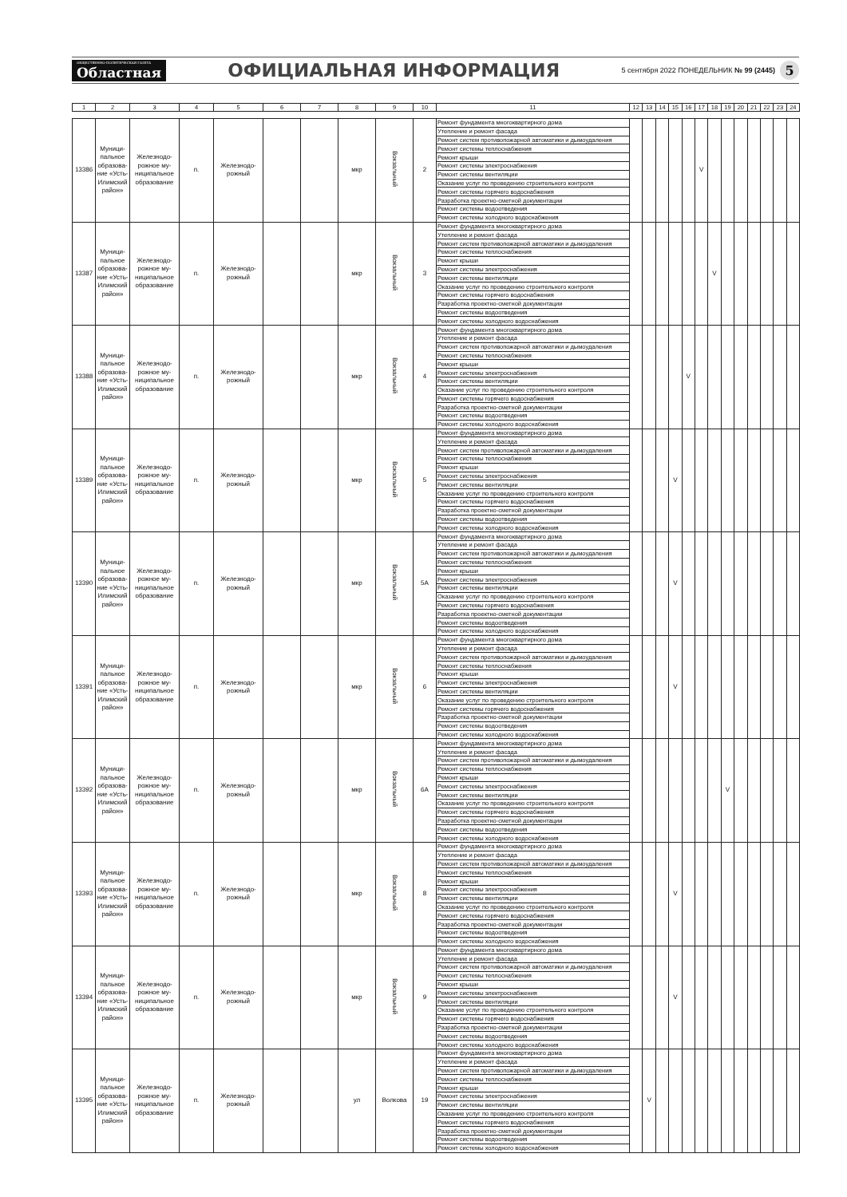ОБЩЕСТВЕННО-ПОЛИТИЧЕСКАЯ ГАЗЕТА
Областная
ОФИЦИАЛЬНАЯ ИНФОРМАЦИЯ
5 сентября 2022 ПОНЕДЕЛЬНИК № 99 (2445) 5
| 1 | 2 | 3 | 4 | 5 | 6 | 7 | 8 | 9 | 10 | 11 | 12 | 13 | 14 | 15 | 16 | 17 | 18 | 19 | 20 | 21 | 22 | 23 | 24 |
| --- | --- | --- | --- | --- | --- | --- | --- | --- | --- | --- | --- | --- | --- | --- | --- | --- | --- | --- | --- | --- | --- | --- | --- |
| 13386 | Муници- пальное образова- ние «Усть- Илимский район» | Железнодо- рожное му- ниципальное образование | п. | Железнодо- рожный | | | мкр | Вокзальный | 2 | Ремонт фундамента многоквартирного дома | | | | | | V | | | | | | | |
| | | | | | | | | | | Утепление и ремонт фасада | | | | | | | | | | | | | |
| | | | | | | | | | | Ремонт систем противопожарной автоматики и дымоудаления | | | | | | | | | | | | | |
| | | | | | | | | | | Ремонт системы теплоснабжения | | | | | | | | | | | | | |
| | | | | | | | | | | Ремонт крыши | | | | | | | | | | | | | |
| | | | | | | | | | | Ремонт системы электроснабжения | | | | | | | | | | | | | |
| | | | | | | | | | | Ремонт системы вентиляции | | | | | | | | | | | | | |
| | | | | | | | | | | Оказание услуг по проведению строительного контроля | | | | | | | | | | | | | |
| | | | | | | | | | | Ремонт системы горячего водоснабжения | | | | | | | | | | | | | |
| | | | | | | | | | | Разработка проектно-сметной документации | | | | | | | | | | | | | |
| | | | | | | | | | | Ремонт системы водоотведения | | | | | | | | | | | | | |
| | | | | | | | | | | Ремонт системы холодного водоснабжения | | | | | | | | | | | | | |
| 13387 | Муници- пальное образова- ние «Усть- Илимский район» | Железнодо- рожное му- ниципальное образование | п. | Железнодо- рожный | | | мкр | Вокзальный | 3 | Ремонт фундамента многоквартирного дома | | | | | | | V | | | | | | |
| | | | | | | | | | | Утепление и ремонт фасада | | | | | | | | | | | | | |
| | | | | | | | | | | Ремонт систем противопожарной автоматики и дымоудаления | | | | | | | | | | | | | |
| | | | | | | | | | | Ремонт системы теплоснабжения | | | | | | | | | | | | | |
| | | | | | | | | | | Ремонт крыши | | | | | | | | | | | | | |
| | | | | | | | | | | Ремонт системы электроснабжения | | | | | | | | | | | | | |
| | | | | | | | | | | Ремонт системы вентиляции | | | | | | | | | | | | | |
| | | | | | | | | | | Оказание услуг по проведению строительного контроля | | | | | | | | | | | | | |
| | | | | | | | | | | Ремонт системы горячего водоснабжения | | | | | | | | | | | | | |
| | | | | | | | | | | Разработка проектно-сметной документации | | | | | | | | | | | | | |
| | | | | | | | | | | Ремонт системы водоотведения | | | | | | | | | | | | | |
| | | | | | | | | | | Ремонт системы холодного водоснабжения | | | | | | | | | | | | | |
| 13388 | Муници- пальное образова- ние «Усть- Илимский район» | Железнодо- рожное му- ниципальное образование | п. | Железнодо- рожный | | | мкр | Вокзальный | 4 | Ремонт фундамента многоквартирного дома | | | | | V | | | | | | | | |
| | | | | | | | | | | Утепление и ремонт фасада | | | | | | | | | | | | | |
| | | | | | | | | | | Ремонт систем противопожарной автоматики и дымоудаления | | | | | | | | | | | | | |
| | | | | | | | | | | Ремонт системы теплоснабжения | | | | | | | | | | | | | |
| | | | | | | | | | | Ремонт крыши | | | | | | | | | | | | | |
| | | | | | | | | | | Ремонт системы электроснабжения | | | | | | | | | | | | | |
| | | | | | | | | | | Ремонт системы вентиляции | | | | | | | | | | | | | |
| | | | | | | | | | | Оказание услуг по проведению строительного контроля | | | | | | | | | | | | | |
| | | | | | | | | | | Ремонт системы горячего водоснабжения | | | | | | | | | | | | | |
| | | | | | | | | | | Разработка проектно-сметной документации | | | | | | | | | | | | | |
| | | | | | | | | | | Ремонт системы водоотведения | | | | | | | | | | | | | |
| | | | | | | | | | | Ремонт системы холодного водоснабжения | | | | | | | | | | | | | |
| 13389 | Муници- пальное образова- ние «Усть- Илимский район» | Железнодо- рожное му- ниципальное образование | п. | Железнодо- рожный | | | мкр | Вокзальный | 5 | Ремонт фундамента многоквартирного дома | | | | V | | | | | | | | | |
| | | | | | | | | | | Утепление и ремонт фасада | | | | | | | | | | | | | |
| | | | | | | | | | | Ремонт систем противопожарной автоматики и дымоудаления | | | | | | | | | | | | | |
| | | | | | | | | | | Ремонт системы теплоснабжения | | | | | | | | | | | | | |
| | | | | | | | | | | Ремонт крыши | | | | | | | | | | | | | |
| | | | | | | | | | | Ремонт системы электроснабжения | | | | | | | | | | | | | |
| | | | | | | | | | | Ремонт системы вентиляции | | | | | | | | | | | | | |
| | | | | | | | | | | Оказание услуг по проведению строительного контроля | | | | | | | | | | | | | |
| | | | | | | | | | | Ремонт системы горячего водоснабжения | | | | | | | | | | | | | |
| | | | | | | | | | | Разработка проектно-сметной документации | | | | | | | | | | | | | |
| | | | | | | | | | | Ремонт системы водоотведения | | | | | | | | | | | | | |
| | | | | | | | | | | Ремонт системы холодного водоснабжения | | | | | | | | | | | | | |
| 13390 | Муници- пальное образова- ние «Усть- Илимский район» | Железнодо- рожное му- ниципальное образование | п. | Железнодо- рожный | | | мкр | Вокзальный | 5А | Ремонт фундамента многоквартирного дома | | | | V | | | | | | | | | |
| | | | | | | | | | | Утепление и ремонт фасада | | | | | | | | | | | | | |
| | | | | | | | | | | Ремонт систем противопожарной автоматики и дымоудаления | | | | | | | | | | | | | |
| | | | | | | | | | | Ремонт системы теплоснабжения | | | | | | | | | | | | | |
| | | | | | | | | | | Ремонт крыши | | | | | | | | | | | | | |
| | | | | | | | | | | Ремонт системы электроснабжения | | | | | | | | | | | | | |
| | | | | | | | | | | Ремонт системы вентиляции | | | | | | | | | | | | | |
| | | | | | | | | | | Оказание услуг по проведению строительного контроля | | | | | | | | | | | | | |
| | | | | | | | | | | Ремонт системы горячего водоснабжения | | | | | | | | | | | | | |
| | | | | | | | | | | Разработка проектно-сметной документации | | | | | | | | | | | | | |
| | | | | | | | | | | Ремонт системы водоотведения | | | | | | | | | | | | | |
| | | | | | | | | | | Ремонт системы холодного водоснабжения | | | | | | | | | | | | | |
| 13391 | Муници- пальное образова- ние «Усть- Илимский район» | Железнодо- рожное му- ниципальное образование | п. | Железнодо- рожный | | | мкр | Вокзальный | 6 | Ремонт фундамента многоквартирного дома | | | | V | | | | | | | | | |
| | | | | | | | | | | Утепление и ремонт фасада | | | | | | | | | | | | | |
| | | | | | | | | | | Ремонт систем противопожарной автоматики и дымоудаления | | | | | | | | | | | | | |
| | | | | | | | | | | Ремонт системы теплоснабжения | | | | | | | | | | | | | |
| | | | | | | | | | | Ремонт крыши | | | | | | | | | | | | | |
| | | | | | | | | | | Ремонт системы электроснабжения | | | | | | | | | | | | | |
| | | | | | | | | | | Ремонт системы вентиляции | | | | | | | | | | | | | |
| | | | | | | | | | | Оказание услуг по проведению строительного контроля | | | | | | | | | | | | | |
| | | | | | | | | | | Ремонт системы горячего водоснабжения | | | | | | | | | | | | | |
| | | | | | | | | | | Разработка проектно-сметной документации | | | | | | | | | | | | | |
| | | | | | | | | | | Ремонт системы водоотведения | | | | | | | | | | | | | |
| | | | | | | | | | | Ремонт системы холодного водоснабжения | | | | | | | | | | | | | |
| 13392 | Муници- пальное образова- ние «Усть- Илимский район» | Железнодо- рожное му- ниципальное образование | п. | Железнодо- рожный | | | мкр | Вокзальный | 6А | Ремонт фундамента многоквартирного дома | | | | | | | | V | | | | | |
| | | | | | | | | | | Утепление и ремонт фасада | | | | | | | | | | | | | |
| | | | | | | | | | | Ремонт систем противопожарной автоматики и дымоудаления | | | | | | | | | | | | | |
| | | | | | | | | | | Ремонт системы теплоснабжения | | | | | | | | | | | | | |
| | | | | | | | | | | Ремонт крыши | | | | | | | | | | | | | |
| | | | | | | | | | | Ремонт системы электроснабжения | | | | | | | | | | | | | |
| | | | | | | | | | | Ремонт системы вентиляции | | | | | | | | | | | | | |
| | | | | | | | | | | Оказание услуг по проведению строительного контроля | | | | | | | | | | | | | |
| | | | | | | | | | | Ремонт системы горячего водоснабжения | | | | | | | | | | | | | |
| | | | | | | | | | | Разработка проектно-сметной документации | | | | | | | | | | | | | |
| | | | | | | | | | | Ремонт системы водоотведения | | | | | | | | | | | | | |
| | | | | | | | | | | Ремонт системы холодного водоснабжения | | | | | | | | | | | | | |
| 13393 | Муници- пальное образова- ние «Усть- Илимский район» | Железнодо- рожное му- ниципальное образование | п. | Железнодо- рожный | | | мкр | Вокзальный | 8 | Ремонт фундамента многоквартирного дома | | | | V | | | | | | | | | |
| | | | | | | | | | | Утепление и ремонт фасада | | | | | | | | | | | | | |
| | | | | | | | | | | Ремонт систем противопожарной автоматики и дымоудаления | | | | | | | | | | | | | |
| | | | | | | | | | | Ремонт системы теплоснабжения | | | | | | | | | | | | | |
| | | | | | | | | | | Ремонт крыши | | | | | | | | | | | | | |
| | | | | | | | | | | Ремонт системы электроснабжения | | | | | | | | | | | | | |
| | | | | | | | | | | Ремонт системы вентиляции | | | | | | | | | | | | | |
| | | | | | | | | | | Оказание услуг по проведению строительного контроля | | | | | | | | | | | | | |
| | | | | | | | | | | Ремонт системы горячего водоснабжения | | | | | | | | | | | | | |
| | | | | | | | | | | Разработка проектно-сметной документации | | | | | | | | | | | | | |
| | | | | | | | | | | Ремонт системы водоотведения | | | | | | | | | | | | | |
| | | | | | | | | | | Ремонт системы холодного водоснабжения | | | | | | | | | | | | | |
| 13394 | Муници- пальное образова- ние «Усть- Илимский район» | Железнодо- рожное му- ниципальное образование | п. | Железнодо- рожный | | | мкр | Вокзальный | 9 | Ремонт фундамента многоквартирного дома | | | | V | | | | | | | | | |
| | | | | | | | | | | Утепление и ремонт фасада | | | | | | | | | | | | | |
| | | | | | | | | | | Ремонт систем противопожарной автоматики и дымоудаления | | | | | | | | | | | | | |
| | | | | | | | | | | Ремонт системы теплоснабжения | | | | | | | | | | | | | |
| | | | | | | | | | | Ремонт крыши | | | | | | | | | | | | | |
| | | | | | | | | | | Ремонт системы электроснабжения | | | | | | | | | | | | | |
| | | | | | | | | | | Ремонт системы вентиляции | | | | | | | | | | | | | |
| | | | | | | | | | | Оказание услуг по проведению строительного контроля | | | | | | | | | | | | | |
| | | | | | | | | | | Ремонт системы горячего водоснабжения | | | | | | | | | | | | | |
| | | | | | | | | | | Разработка проектно-сметной документации | | | | | | | | | | | | | |
| | | | | | | | | | | Ремонт системы водоотведения | | | | | | | | | | | | | |
| | | | | | | | | | | Ремонт системы холодного водоснабжения | | | | | | | | | | | | | |
| 13395 | Муници- пальное образова- ние «Усть- Илимский район» | Железнодо- рожное му- ниципальное образование | п. | Железнодо- рожный | | | ул | Волкова | 19 | Ремонт фундамента многоквартирного дома | | V | | | | | | | | | | | |
| | | | | | | | | | | Утепление и ремонт фасада | | | | | | | | | | | | | |
| | | | | | | | | | | Ремонт систем противопожарной автоматики и дымоудаления | | | | | | | | | | | | | |
| | | | | | | | | | | Ремонт системы теплоснабжения | | | | | | | | | | | | | |
| | | | | | | | | | | Ремонт крыши | | | | | | | | | | | | | |
| | | | | | | | | | | Ремонт системы электроснабжения | | | | | | | | | | | | | |
| | | | | | | | | | | Ремонт системы вентиляции | | | | | | | | | | | | | |
| | | | | | | | | | | Оказание услуг по проведению строительного контроля | | | | | | | | | | | | | |
| | | | | | | | | | | Ремонт системы горячего водоснабжения | | | | | | | | | | | | | |
| | | | | | | | | | | Разработка проектно-сметной документации | | | | | | | | | | | | | |
| | | | | | | | | | | Ремонт системы водоотведения | | | | | | | | | | | | | |
| | | | | | | | | | | Ремонт системы холодного водоснабжения | | | | | | | | | | | | | |